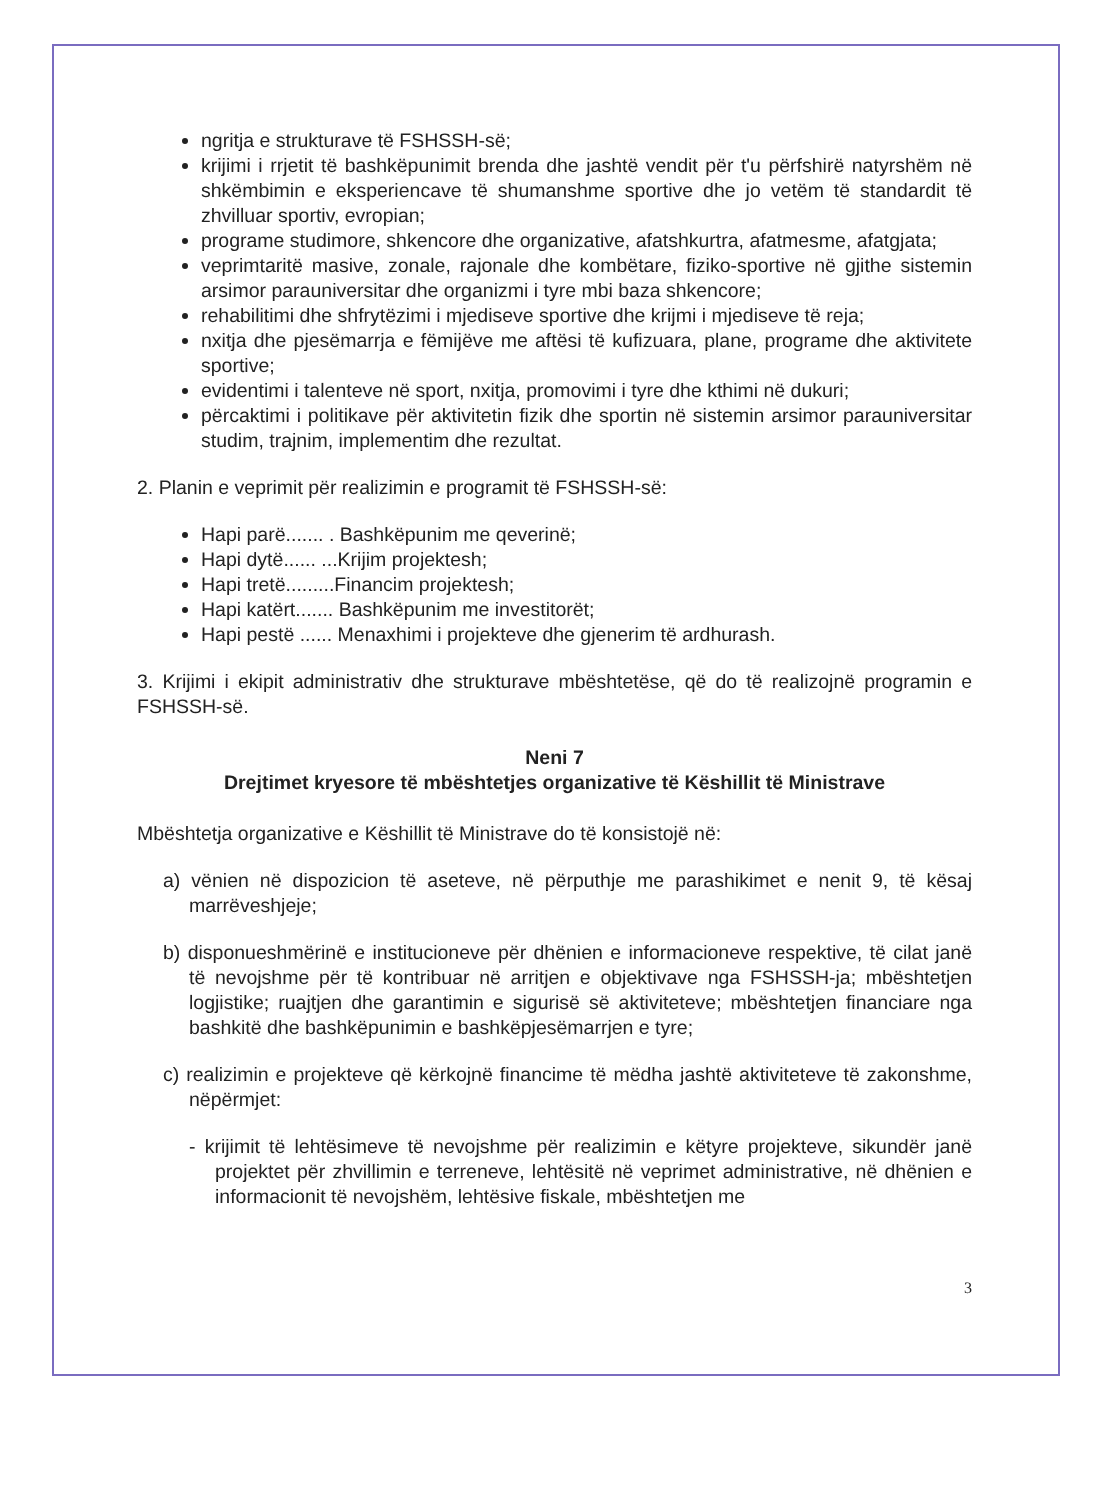ngritja e strukturave të FSHSSH-së;
krijimi i rrjetit të bashkëpunimit brenda dhe jashtë vendit për t'u përfshirë natyrshëm në shkëmbimin e eksperiencave të shumanshme sportive dhe jo vetëm të standardit të zhvilluar sportiv, evropian;
programe studimore, shkencore dhe organizative, afatshkurtra, afatmesme, afatgjata;
veprimtaritë masive, zonale, rajonale dhe kombëtare, fiziko-sportive në gjithe sistemin arsimor parauniversitar dhe organizmi i tyre mbi baza shkencore;
rehabilitimi dhe shfrytëzimi i mjediseve sportive dhe krijmi i mjediseve të reja;
nxitja dhe pjesëmarrja e fëmijëve me aftësi të kufizuara, plane, programe dhe aktivitete sportive;
evidentimi i talenteve në sport, nxitja, promovimi i tyre dhe kthimi në dukuri;
përcaktimi i politikave për aktivitetin fizik dhe sportin në sistemin arsimor parauniversitar studim, trajnim, implementim dhe rezultat.
2. Planin e veprimit për realizimin e programit të FSHSSH-së:
Hapi parë....... . Bashkëpunim me qeverinë;
Hapi dytë...... ...Krijim projektesh;
Hapi tretë.........Financim projektesh;
Hapi katërt....... Bashkëpunim me investitorët;
Hapi pestë ...... Menaxhimi i projekteve dhe gjenerim të ardhurash.
3. Krijimi i ekipit administrativ dhe strukturave mbështetëse, që do të realizojnë programin e FSHSSH-së.
Neni 7
Drejtimet kryesore të mbështetjes organizative të Këshillit të Ministrave
Mbështetja organizative e Këshillit të Ministrave do të konsistojë në:
a) vënien në dispozicion të aseteve, në përputhje me parashikimet e nenit 9, të kësaj marrëveshjeje;
b) disponueshmërinë e institucioneve për dhënien e informacioneve respektive, të cilat janë të nevojshme për të kontribuar në arritjen e objektivave nga FSHSSH-ja; mbështetjen logjistike; ruajtjen dhe garantimin e sigurisë së aktiviteteve; mbështetjen financiare nga bashkitë dhe bashkëpunimin e bashkëpjesëmarrjen e tyre;
c) realizimin e projekteve që kërkojnë financime të mëdha jashtë aktiviteteve të zakonshme, nëpërmjet:
- krijimit të lehtësimeve të nevojshme për realizimin e këtyre projekteve, sikundër janë projektet për zhvillimin e terreneve, lehtësitë në veprimet administrative, në dhënien e informacionit të nevojshëm, lehtësive fiskale, mbështetjen me
3